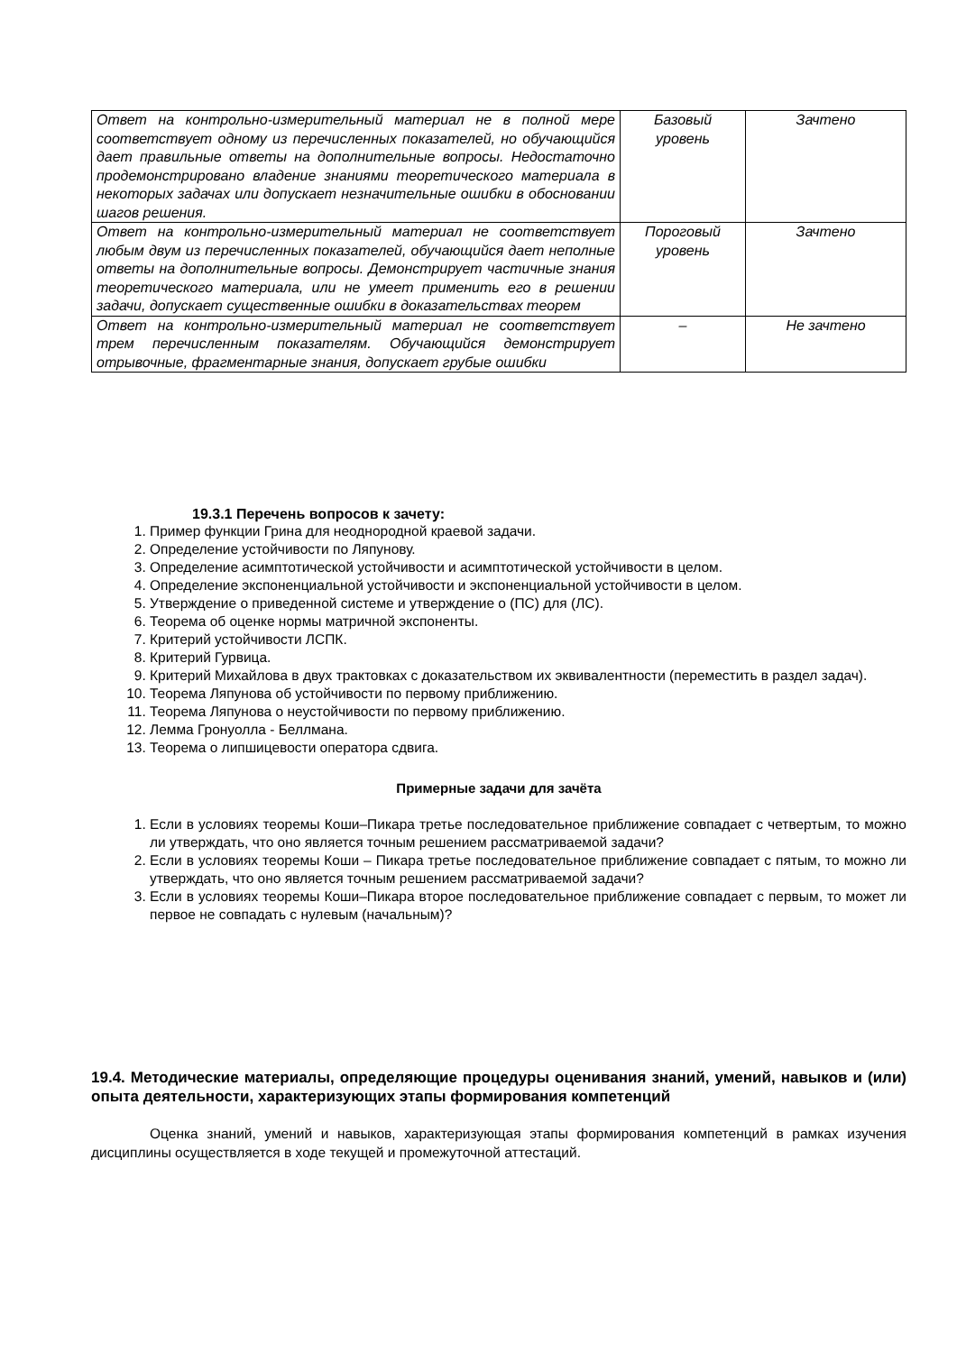| Ответ на контрольно-измерительный материал не в полной мере соответствует одному из перечисленных показателей, но обучающийся дает правильные ответы на дополнительные вопросы. Недостаточно продемонстрировано владение знаниями теоретического материала в некоторых задачах или допускает незначительные ошибки в обосновании шагов решения. | Базовый уровень | Зачтено |
| Ответ на контрольно-измерительный материал не соответствует любым двум из перечисленных показателей, обучающийся дает неполные ответы на дополнительные вопросы. Демонстрирует частичные знания теоретического материала, или не умеет применить его в решении задачи, допускает существенные ошибки в доказательствах теорем | Пороговый уровень | Зачтено |
| Ответ на контрольно-измерительный материал не соответствует трем перечисленным показателям. Обучающийся демонстрирует отрывочные, фрагментарные знания, допускает грубые ошибки | – | Не зачтено |
19.3.1 Перечень вопросов к зачету:
1. Пример функции Грина для неоднородной краевой задачи.
2. Определение устойчивости по Ляпунову.
3. Определение асимптотической устойчивости и асимптотической устойчивости в целом.
4. Определение экспоненциальной устойчивости и экспоненциальной устойчивости в целом.
5. Утверждение о приведенной системе и утверждение о (ПС) для (ЛС).
6. Теорема об оценке нормы матричной экспоненты.
7. Критерий устойчивости ЛСПК.
8. Критерий Гурвица.
9. Критерий Михайлова в двух трактовках с доказательством их эквивалентности (переместить в раздел задач).
10. Теорема Ляпунова об устойчивости по первому приближению.
11. Теорема Ляпунова о неустойчивости по первому приближению.
12. Лемма Гронуолла - Беллмана.
13. Теорема о липшицевости оператора сдвига.
Примерные задачи для зачёта
1. Если в условиях теоремы Коши–Пикара третье последовательное приближение совпадает с четвертым, то можно ли утверждать, что оно является точным решением рассматриваемой задачи?
2. Если в условиях теоремы Коши – Пикара третье последовательное приближение совпадает с пятым, то можно ли утверждать, что оно является точным решением рассматриваемой задачи?
3. Если в условиях теоремы Коши–Пикара второе последовательное приближение совпадает с первым, то может ли первое не совпадать с нулевым (начальным)?
19.4. Методические материалы, определяющие процедуры оценивания знаний, умений, навыков и (или) опыта деятельности, характеризующих этапы формирования компетенций
Оценка знаний, умений и навыков, характеризующая этапы формирования компетенций в рамках изучения дисциплины осуществляется в ходе текущей и промежуточной аттестаций.